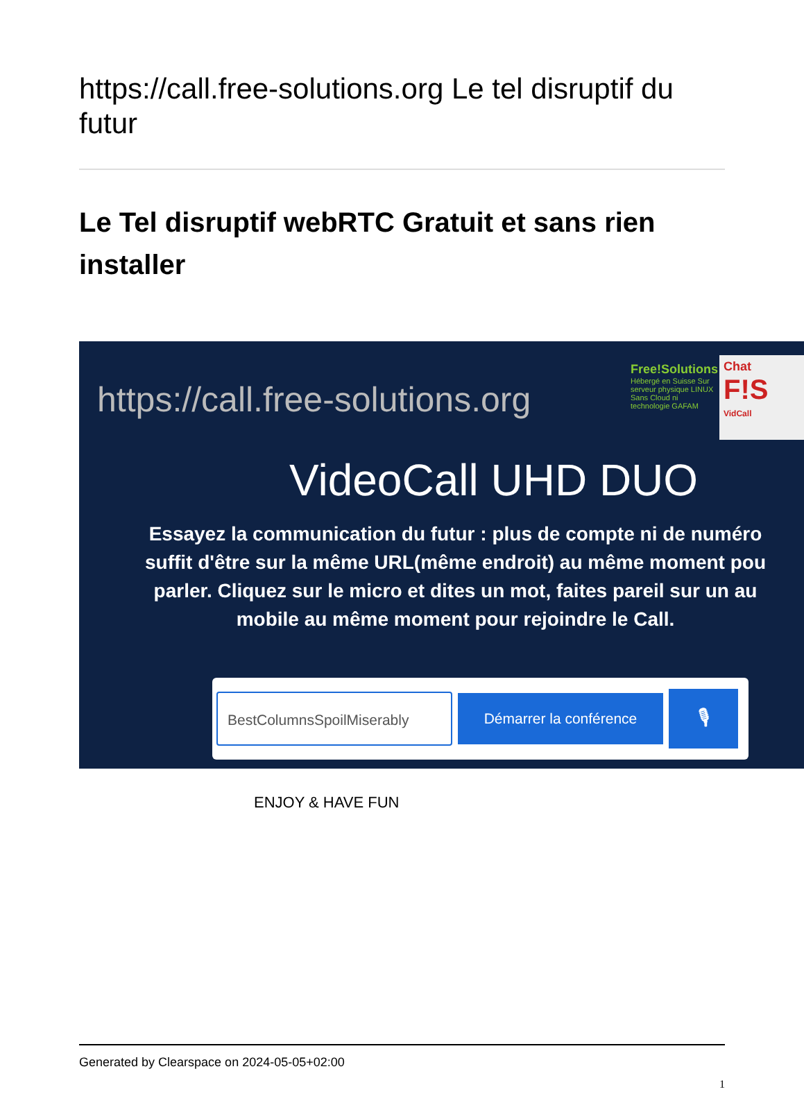https://call.free-solutions.org Le tel disruptif du futur
Le Tel disruptif webRTC Gratuit et sans rien installer
https://call.free-solutions.org
Free!Solutions
Hébergé en Suisse Sur serveur physique LINUX Sans Cloud ni technologie GAFAM
Chat
F!S
VidCall
VideoCall UHD DUO
Essayez la communication du futur : plus de compte ni de numéro
suffit d'être sur la même URL(même endroit) au même moment pou
parler. Cliquez sur le micro et dites un mot, faites pareil sur un au
mobile au même moment pour rejoindre le Call.
BestColumnsSpoilMiserably
Démarrer la conférence
🎙
ENJOY & HAVE FUN
Generated by Clearspace on 2024-05-05+02:00
1